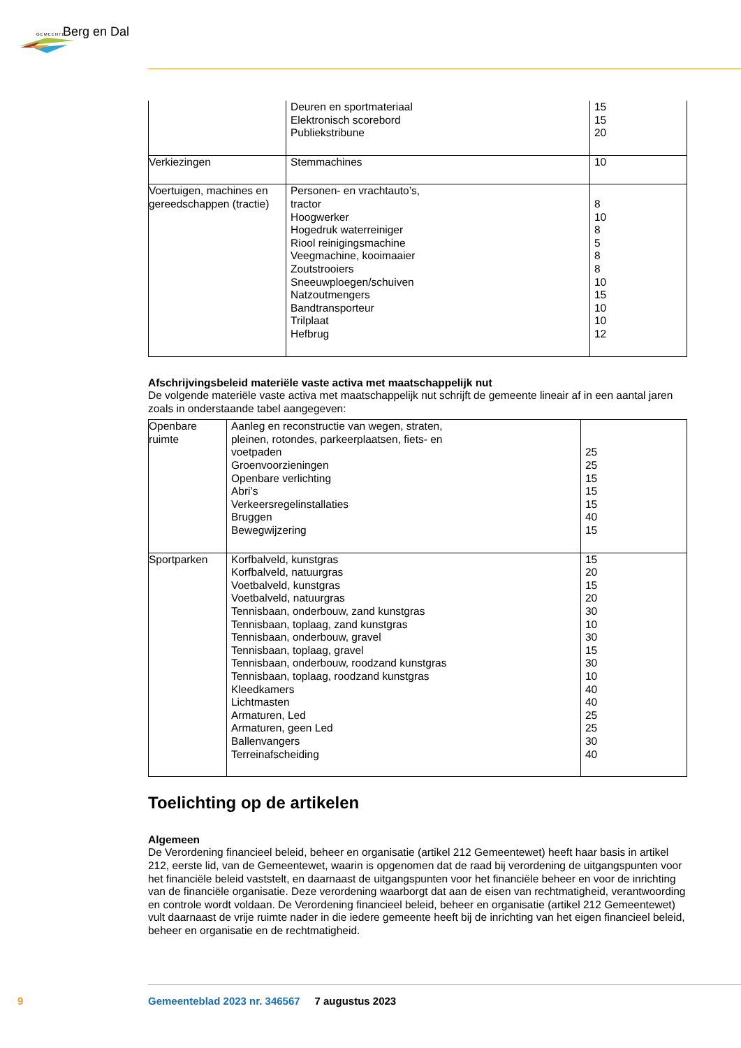GEMEENTE Berg en Dal
| | Deuren en sportmateriaal Elektronisch scorebord Publiekstribune | 15 15 20 |
| Verkiezingen | Stemmachines | 10 |
| Voertuigen, machines en gereedschappen (tractie) | Personen- en vrachtauto’s, tractor Hoogwerker Hogedruk waterreiniger Riool reinigingsmachine Veegmachine, kooimaaier Zoutstrooiers Sneeuwploegen/schuiven Natzoutmengers Bandtransporteur Trilplaat Hefbrug | 8 10 8 5 8 8 10 15 10 10 12 |
Afschrijvingsbeleid materiële vaste activa met maatschappelijk nut
De volgende materiële vaste activa met maatschappelijk nut schrijft de gemeente lineair af in een aantal jaren zoals in onderstaande tabel aangegeven:
| Openbare ruimte | Aanleg en reconstructie van wegen, straten, pleinen, rotondes, parkeerplaatsen, fiets- en voetpaden Groenvoorzieningen Openbare verlichting Abri’s Verkeersregelinstallaties Bruggen Bewegwijzering | 25 25 15 15 15 40 15 |
| Sportparken | Korfbalveld, kunstgras Korfbalveld, natuurgras Voetbalveld, kunstgras Voetbalveld, natuurgras Tennisbaan, onderbouw, zand kunstgras Tennisbaan, toplaag, zand kunstgras Tennisbaan, onderbouw, gravel Tennisbaan, toplaag, gravel Tennisbaan, onderbouw, roodzand kunstgras Tennisbaan, toplaag, roodzand kunstgras Kleedkamers Lichtmasten Armaturen, Led Armaturen, geen Led Ballenvangers Terreinafscheiding | 15 20 15 20 30 10 30 15 30 10 40 40 25 25 30 40 |
Toelichting op de artikelen
Algemeen
De Verordening financieel beleid, beheer en organisatie (artikel 212 Gemeentewet) heeft haar basis in artikel 212, eerste lid, van de Gemeentewet, waarin is opgenomen dat de raad bij verordening de uitgangspunten voor het financiële beleid vaststelt, en daarnaast de uitgangspunten voor het financiële beheer en voor de inrichting van de financiële organisatie. Deze verordening waarborgt dat aan de eisen van rechtmatigheid, verantwoording en controle wordt voldaan. De Verordening financieel beleid, beheer en organisatie (artikel 212 Gemeentewet) vult daarnaast de vrije ruimte nader in die iedere gemeente heeft bij de inrichting van het eigen financieel beleid, beheer en organisatie en de rechtmatigheid.
9
Gemeenteblad 2023 nr. 346567 7 augustus 2023